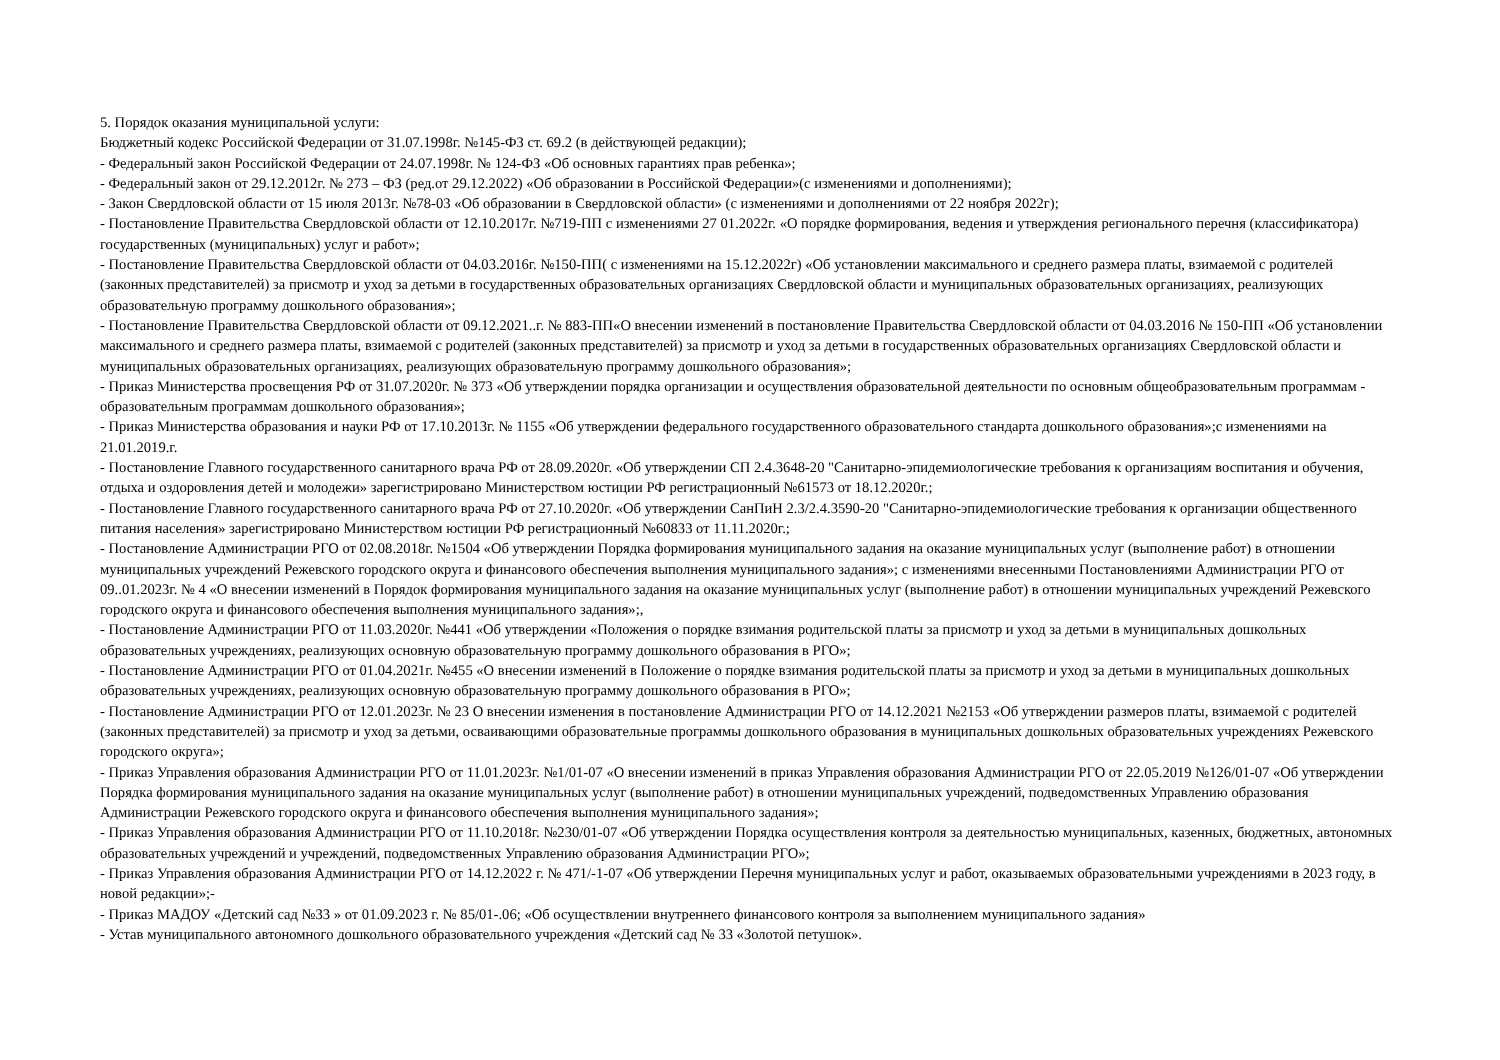5. Порядок оказания муниципальной услуги:
Бюджетный кодекс Российской Федерации от 31.07.1998г. №145-ФЗ ст. 69.2 (в действующей редакции);
- Федеральный закон Российской Федерации от 24.07.1998г. № 124-ФЗ «Об основных гарантиях прав ребенка»;
- Федеральный закон от 29.12.2012г. № 273 – ФЗ (ред.от 29.12.2022) «Об образовании в Российской Федерации»(с изменениями и дополнениями);
- Закон Свердловской области от 15 июля 2013г. №78-03 «Об образовании в Свердловской области» (с изменениями и дополнениями от 22 ноября 2022г);
- Постановление Правительства Свердловской области от 12.10.2017г. №719-ПП с изменениями 27 01.2022г. «О порядке формирования, ведения и утверждения регионального перечня (классификатора) государственных (муниципальных) услуг и работ»;
- Постановление Правительства Свердловской области от 04.03.2016г. №150-ПП( с изменениями на 15.12.2022г) «Об установлении максимального и среднего размера платы, взимаемой с родителей (законных представителей) за присмотр и уход за детьми в государственных образовательных организациях Свердловской области и муниципальных образовательных организациях, реализующих образовательную программу дошкольного образования»;
- Постановление Правительства Свердловской области от 09.12.2021..г. № 883-ПП«О внесении изменений в постановление Правительства Свердловской области от 04.03.2016 № 150-ПП «Об установлении максимального и среднего размера платы, взимаемой с родителей (законных представителей) за присмотр и уход за детьми в государственных образовательных организациях Свердловской области и муниципальных образовательных организациях, реализующих образовательную программу дошкольного образования»;
- Приказ Министерства просвещения РФ от 31.07.2020г. № 373 «Об утверждении порядка организации и осуществления образовательной деятельности по основным общеобразовательным программам - образовательным программам дошкольного образования»;
- Приказ Министерства образования и науки РФ от 17.10.2013г. № 1155 «Об утверждении федерального государственного образовательного стандарта дошкольного образования»;с изменениями на 21.01.2019.г.
- Постановление Главного государственного санитарного врача РФ от 28.09.2020г. «Об утверждении СП 2.4.3648-20 "Санитарно-эпидемиологические требования к организациям воспитания и обучения, отдыха и оздоровления детей и молодежи» зарегистрировано Министерством юстиции РФ регистрационный №61573 от 18.12.2020г.;
- Постановление Главного государственного санитарного врача РФ от 27.10.2020г. «Об утверждении СанПиН 2.3/2.4.3590-20 "Санитарно-эпидемиологические требования к организации общественного питания населения» зарегистрировано Министерством юстиции РФ регистрационный №60833 от 11.11.2020г.;
- Постановление Администрации РГО от 02.08.2018г. №1504 «Об утверждении Порядка формирования муниципального задания на оказание муниципальных услуг (выполнение работ) в отношении муниципальных учреждений Режевского городского округа и финансового обеспечения выполнения муниципального задания»; с изменениями внесенными Постановлениями Администрации РГО от 09..01.2023г. № 4 «О внесении изменений в Порядок формирования муниципального задания на оказание муниципальных услуг (выполнение работ) в отношении муниципальных учреждений Режевского городского округа и финансового обеспечения выполнения муниципального задания»;,
- Постановление Администрации РГО от 11.03.2020г. №441 «Об утверждении «Положения о порядке взимания родительской платы за присмотр и уход за детьми в муниципальных дошкольных образовательных учреждениях, реализующих основную образовательную программу дошкольного образования в РГО»;
- Постановление Администрации РГО от 01.04.2021г. №455 «О внесении изменений в Положение о порядке взимания родительской платы за присмотр и уход за детьми в муниципальных дошкольных образовательных учреждениях, реализующих основную образовательную программу дошкольного образования в РГО»;
- Постановление Администрации РГО от 12.01.2023г. № 23 О внесении изменения в постановление Администрации РГО от 14.12.2021 №2153 «Об утверждении размеров платы, взимаемой с родителей (законных представителей) за присмотр и уход за детьми, осваивающими образовательные программы дошкольного образования в муниципальных дошкольных образовательных учреждениях Режевского городского округа»;
- Приказ Управления образования Администрации РГО от 11.01.2023г. №1/01-07 «О внесении изменений в приказ Управления образования Администрации РГО от 22.05.2019 №126/01-07 «Об утверждении Порядка формирования муниципального задания на оказание муниципальных услуг (выполнение работ) в отношении муниципальных учреждений, подведомственных Управлению образования Администрации Режевского городского округа и финансового обеспечения выполнения муниципального задания»;
- Приказ Управления образования Администрации РГО от 11.10.2018г. №230/01-07 «Об утверждении Порядка осуществления контроля за деятельностью муниципальных, казенных, бюджетных, автономных образовательных учреждений и учреждений, подведомственных Управлению образования Администрации РГО»;
- Приказ Управления образования Администрации РГО от 14.12.2022 г. № 471/-1-07 «Об утверждении Перечня муниципальных услуг и работ, оказываемых образовательными учреждениями в 2023 году, в новой редакции»;-
- Приказ МАДОУ «Детский сад №33 » от 01.09.2023 г. № 85/01-.06; «Об осуществлении внутреннего финансового контроля за выполнением муниципального задания»
- Устав муниципального автономного дошкольного образовательного учреждения «Детский сад № 33 «Золотой петушок».